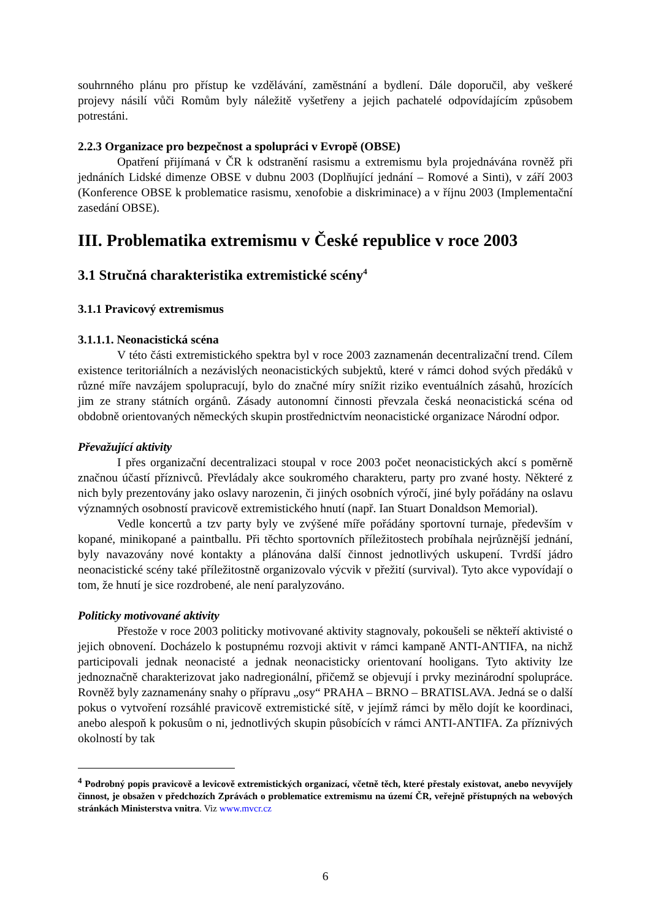souhrnného plánu pro přístup ke vzdělávání, zaměstnání a bydlení. Dále doporučil, aby veškeré projevy násilí vůči Romům byly náležitě vyšetřeny a jejich pachatelé odpovídajícím způsobem potrestáni.
2.2.3 Organizace pro bezpečnost a spolupráci v Evropě (OBSE)
Opatření přijímaná v ČR k odstranění rasismu a extremismu byla projednávána rovněž při jednáních Lidské dimenze OBSE v dubnu 2003 (Doplňující jednání – Romové a Sinti), v září 2003 (Konference OBSE k problematice rasismu, xenofobie a diskriminace) a v říjnu 2003 (Implementační zasedání OBSE).
III. Problematika extremismu v České republice v roce 2003
3.1 Stručná charakteristika extremistické scény<sup>4</sup>
3.1.1 Pravicový extremismus
3.1.1.1. Neonacistická scéna
V této části extremistického spektra byl v roce 2003 zaznamenán decentralizační trend. Cílem existence teritoriálních a nezávislých neonacistických subjektů, které v rámci dohod svých předáků v různé míře navzájem spolupracují, bylo do značné míry snížit riziko eventuálních zásahů, hrozících jim ze strany státních orgánů. Zásady autonomní činnosti převzala česká neonacistická scéna od obdobně orientovaných německých skupin prostřednictvím neonacistické organizace Národní odpor.
Převažující aktivity
I přes organizační decentralizaci stoupal v roce 2003 počet neonacistických akcí s poměrně značnou účastí příznivců. Převládaly akce soukromého charakteru, party pro zvané hosty. Některé z nich byly prezentovány jako oslavy narozenin, či jiných osobních výročí, jiné byly pořádány na oslavu významných osobností pravicově extremistického hnutí (např. Ian Stuart Donaldson Memorial).
Vedle koncertů a tzv party byly ve zvýšené míře pořádány sportovní turnaje, především v kopané, minikopané a paintballu. Při těchto sportovních příležitostech probíhala nejrůznější jednání, byly navazovány nové kontakty a plánována další činnost jednotlivých uskupení. Tvrdší jádro neonacistické scény také příležitostně organizovalo výcvik v přežití (survival). Tyto akce vypovídají o tom, že hnutí je sice rozdrobené, ale není paralyzováno.
Politicky motivované aktivity
Přestože v roce 2003 politicky motivované aktivity stagnovaly, pokoušeli se někteří aktivisté o jejich obnovení. Docházelo k postupnému rozvoji aktivit v rámci kampaně ANTI-ANTIFA, na nichž participovali jednak neonacisté a jednak neonacisticky orientovaní hooligans. Tyto aktivity lze jednoznačně charakterizovat jako nadregionální, přičemž se objevují i prvky mezinárodní spolupráce. Rovněž byly zaznamenány snahy o přípravu „osy“ PRAHA – BRNO – BRATISLAVA. Jedná se o další pokus o vytvoření rozsáhlé pravicově extremistické sítě, v jejímž rámci by mělo dojít ke koordinaci, anebo alespoň k pokusům o ni, jednotlivých skupin působících v rámci ANTI-ANTIFA. Za příznivých okolností by tak
<sup>4</sup> Podrobný popis pravicově a levicově extremistických organizací, včetně těch, které přestaly existovat, anebo nevyvíjely činnost, je obsažen v předchozích Zprávách o problematice extremismu na území ČR, veřejně přístupných na webových stránkách Ministerstva vnitra. Viz www.mvcr.cz
6